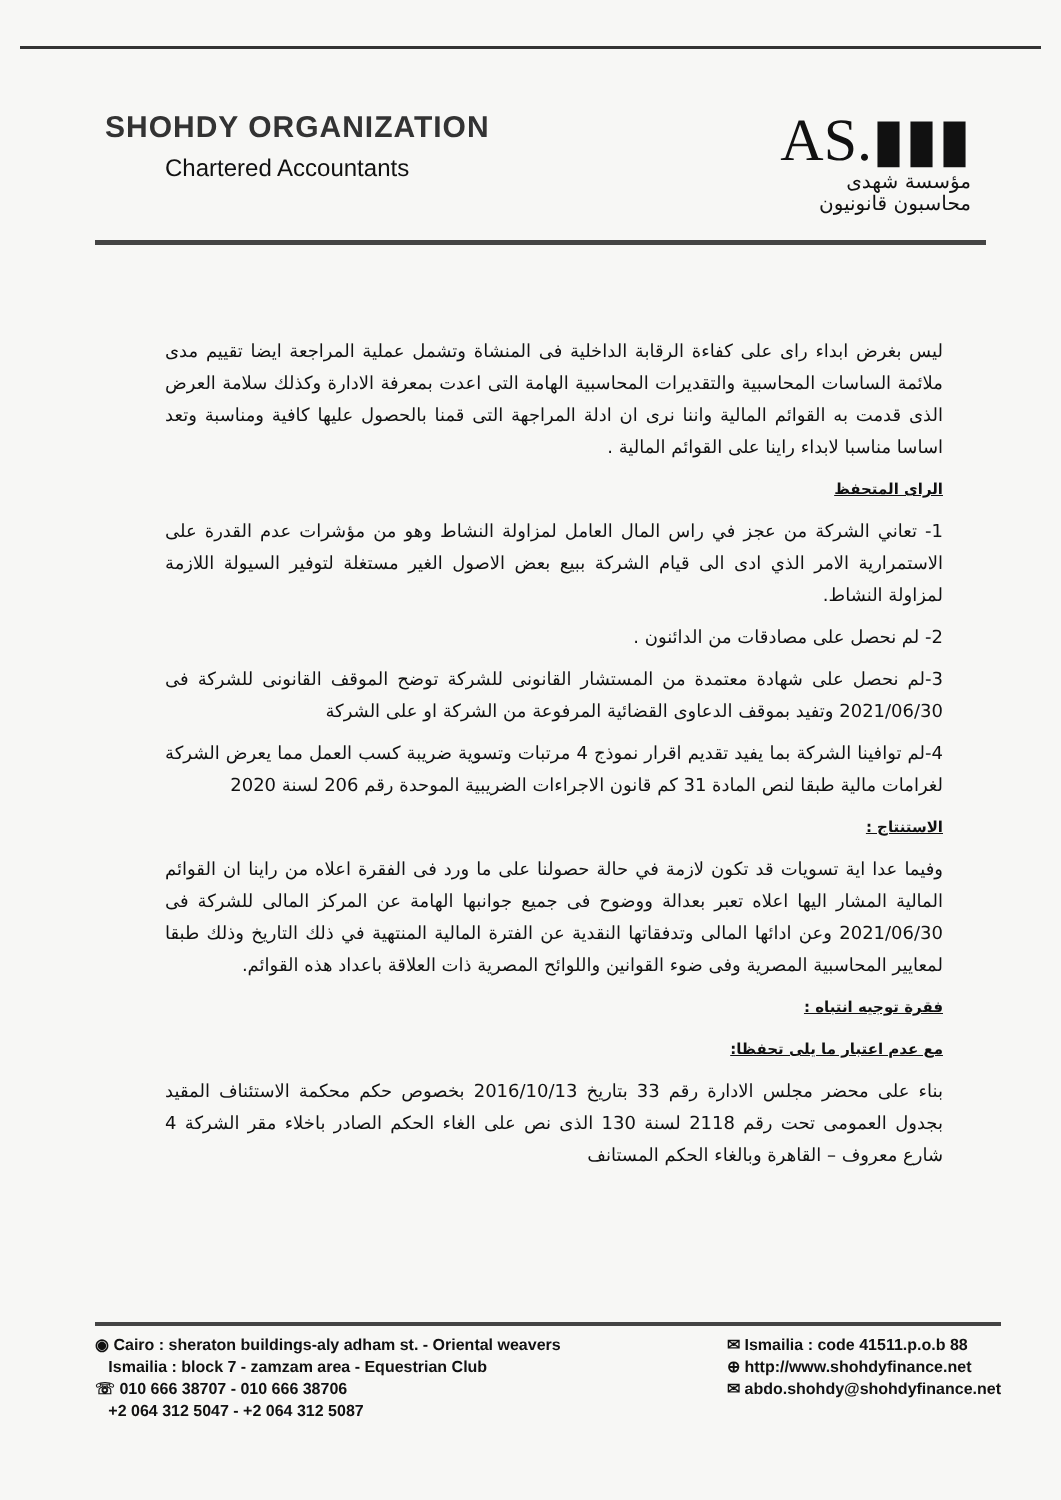SHOHDY ORGANIZATION
Chartered Accountants
AS.▮▮▮
مؤسسة شهدى
محاسبون قانونيون
ليس بغرض ابداء راى على كفاءة الرقابة الداخلية فى المنشاة وتشمل عملية المراجعة ايضا تقييم مدى ملائمة الساسات المحاسبية والتقديرات المحاسبية الهامة التى اعدت بمعرفة الادارة وكذلك سلامة العرض الذى قدمت به القوائم المالية واننا نرى ان ادلة المراجهة التى قمنا بالحصول عليها كافية ومناسبة وتعد اساسا مناسبا لابداء راينا على القوائم المالية .
الراى المتحفظ
1- تعاني الشركة من عجز في راس المال العامل لمزاولة النشاط وهو من مؤشرات عدم القدرة على الاستمرارية الامر الذي ادى الى قيام الشركة ببيع بعض الاصول الغير مستغلة لتوفير السيولة اللازمة لمزاولة النشاط.
2- لم نحصل على مصادقات من الدائنون .
3-لم نحصل على شهادة معتمدة من المستشار القانونى للشركة توضح الموقف القانونى للشركة فى 2021/06/30 وتفيد بموقف الدعاوى القضائية المرفوعة من الشركة او على الشركة
4-لم توافينا الشركة بما يفيد تقديم اقرار نموذج 4 مرتبات وتسوية ضريبة كسب العمل مما يعرض الشركة لغرامات مالية طبقا لنص المادة 31 كم قانون الاجراءات الضريبية الموحدة رقم 206 لسنة 2020
الاستنتاج :
وفيما عدا اية تسويات قد تكون لازمة في حالة حصولنا على ما ورد فى الفقرة اعلاه من راينا ان القوائم المالية المشار اليها اعلاه تعبر بعدالة ووضوح فى جميع جوانبها الهامة عن المركز المالى للشركة فى 2021/06/30 وعن ادائها المالى وتدفقاتها النقدية عن الفترة المالية المنتهية في ذلك التاريخ وذلك طبقا لمعايير المحاسبية المصرية وفى ضوء القوانين واللوائح المصرية ذات العلاقة باعداد هذه القوائم.
فقرة توجيه انتباه :
مع عدم اعتبار ما يلى تحفظا:
بناء على محضر مجلس الادارة رقم 33 بتاريخ 2016/10/13 بخصوص حكم محكمة الاستئناف المقيد بجدول العمومى تحت رقم 2118 لسنة 130 الذى نص على الغاء الحكم الصادر باخلاء مقر الشركة 4 شارع معروف – القاهرة وبالغاء الحكم المستانف
◉ Cairo : sheraton buildings-aly adham st. - Oriental weavers
Ismailia : block 7 - zamzam area - Equestrian Club
☏ 010 666 38707 - 010 666 38706
+2 064 312 5047 - +2 064 312 5087
✉ Ismailia : code 41511.p.o.b 88
⊕ http://www.shohdyfinance.net
✉ abdo.shohdy@shohdyfinance.net